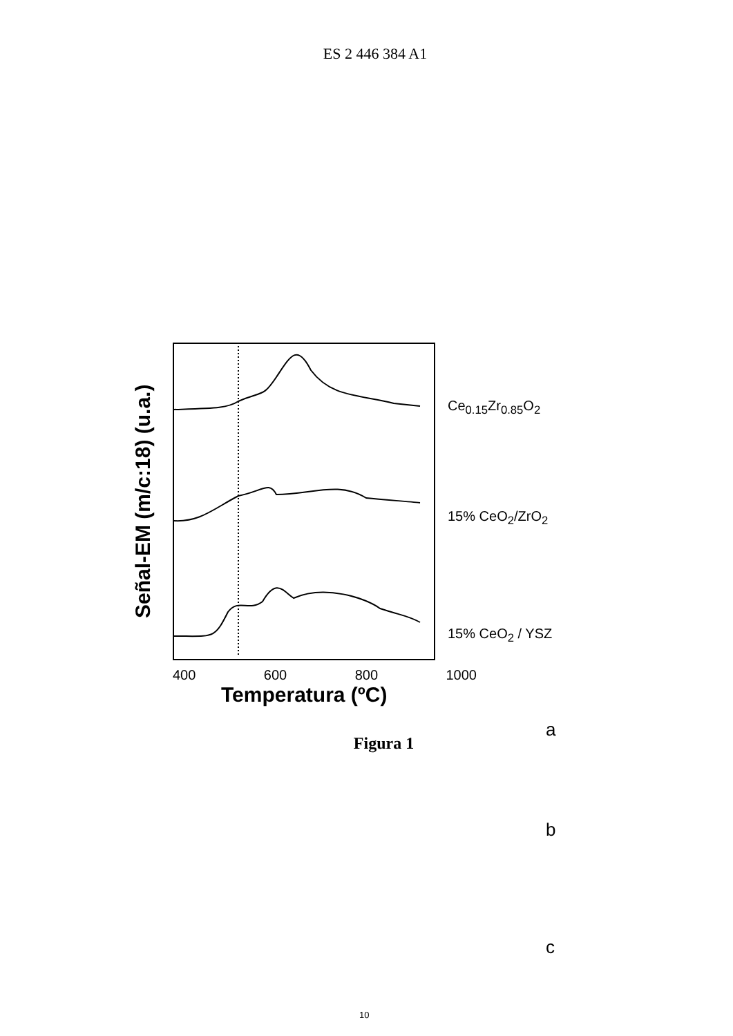ES 2 446 384 A1
Señal-EM (m/c:18) (u.a.)
a
b
c
Ce<sub>0.15</sub>Zr<sub>0.85</sub>O<sub>2</sub>
15% CeO<sub>2</sub>/ZrO<sub>2</sub>
15% CeO<sub>2</sub> / YSZ
400 600 800 1000
Temperatura (ºC)
Figura 1
10